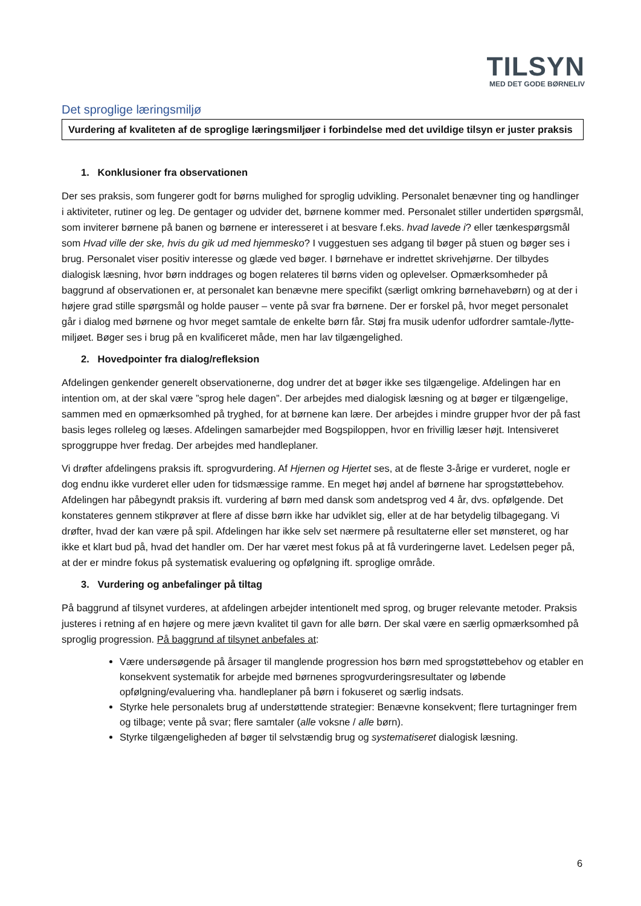TILSYN
MED DET GODE BØRNELIV
Det sproglige læringsmiljø
Vurdering af kvaliteten af de sproglige læringsmiljøer i forbindelse med det uvildige tilsyn er juster praksis
1. Konklusioner fra observationen
Der ses praksis, som fungerer godt for børns mulighed for sproglig udvikling. Personalet benævner ting og handlinger i aktiviteter, rutiner og leg. De gentager og udvider det, børnene kommer med. Personalet stiller undertiden spørgsmål, som inviterer børnene på banen og børnene er interesseret i at besvare f.eks. hvad lavede i? eller tænkespørgsmål som Hvad ville der ske, hvis du gik ud med hjemmesko? I vuggestuen ses adgang til bøger på stuen og bøger ses i brug. Personalet viser positiv interesse og glæde ved bøger. I børnehave er indrettet skrivehjørne. Der tilbydes dialogisk læsning, hvor børn inddrages og bogen relateres til børns viden og oplevelser. Opmærksomheder på baggrund af observationen er, at personalet kan benævne mere specifikt (særligt omkring børnehavebørn) og at der i højere grad stille spørgsmål og holde pauser – vente på svar fra børnene. Der er forskel på, hvor meget personalet går i dialog med børnene og hvor meget samtale de enkelte børn får. Støj fra musik udenfor udfordrer samtale-/lytte-miljøet. Bøger ses i brug på en kvalificeret måde, men har lav tilgængelighed.
2. Hovedpointer fra dialog/refleksion
Afdelingen genkender generelt observationerne, dog undrer det at bøger ikke ses tilgængelige. Afdelingen har en intention om, at der skal være ”sprog hele dagen”. Der arbejdes med dialogisk læsning og at bøger er tilgængelige, sammen med en opmærksomhed på tryghed, for at børnene kan lære. Der arbejdes i mindre grupper hvor der på fast basis leges rolleleg og læses. Afdelingen samarbejder med Bogspiloppen, hvor en frivillig læser højt. Intensiveret sproggruppe hver fredag. Der arbejdes med handleplaner.
Vi drøfter afdelingens praksis ift. sprogvurdering. Af Hjernen og Hjertet ses, at de fleste 3-årige er vurderet, nogle er dog endnu ikke vurderet eller uden for tidsmæssige ramme. En meget høj andel af børnene har sprogstøttebehov. Afdelingen har påbegyndt praksis ift. vurdering af børn med dansk som andetsprog ved 4 år, dvs. opfølgende. Det konstateres gennem stikprøver at flere af disse børn ikke har udviklet sig, eller at de har betydelig tilbagegang. Vi drøfter, hvad der kan være på spil. Afdelingen har ikke selv set nærmere på resultaterne eller set mønsteret, og har ikke et klart bud på, hvad det handler om. Der har været mest fokus på at få vurderingerne lavet. Ledelsen peger på, at der er mindre fokus på systematisk evaluering og opfølgning ift. sproglige område.
3. Vurdering og anbefalinger på tiltag
På baggrund af tilsynet vurderes, at afdelingen arbejder intentionelt med sprog, og bruger relevante metoder. Praksis justeres i retning af en højere og mere jævn kvalitet til gavn for alle børn. Der skal være en særlig opmærksomhed på sproglig progression. På baggrund af tilsynet anbefales at:
Være undersøgende på årsager til manglende progression hos børn med sprogstøttebehov og etabler en konsekvent systematik for arbejde med børnenes sprogvurderingsresultater og løbende opfølgning/evaluering vha. handleplaner på børn i fokuseret og særlig indsats.
Styrke hele personalets brug af understøttende strategier: Benævne konsekvent; flere turtagninger frem og tilbage; vente på svar; flere samtaler (alle voksne / alle børn).
Styrke tilgængeligheden af bøger til selvstændig brug og systematiseret dialogisk læsning.
6